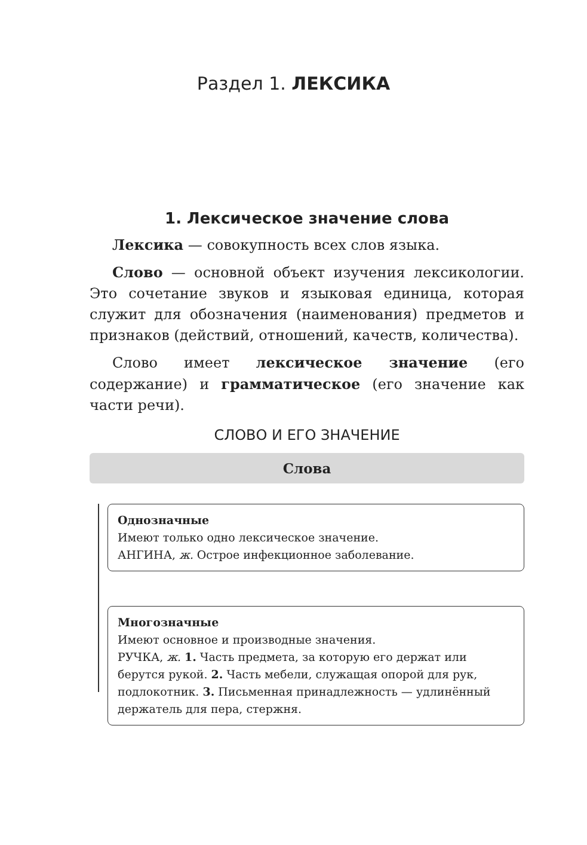Раздел 1. ЛЕКСИКА
1. Лексическое значение слова
Лексика — совокупность всех слов языка.
Слово — основной объект изучения лексикологии. Это сочетание звуков и языковая единица, которая служит для обозначения (наименования) предметов и признаков (действий, отношений, качеств, количества).
Слово имеет лексическое значение (его содержание) и грамматическое (его значение как части речи).
СЛОВО И ЕГО ЗНАЧЕНИЕ
Слова
Однозначные
Имеют только одно лексическое значение.
АНГИНА, ж. Острое инфекционное заболевание.
Многозначные
Имеют основное и производные значения.
РУЧКА, ж. 1. Часть предмета, за которую его держат или берутся рукой. 2. Часть мебели, служащая опорой для рук, подлокотник. 3. Письменная принадлежность — удлинённый держатель для пера, стержня.